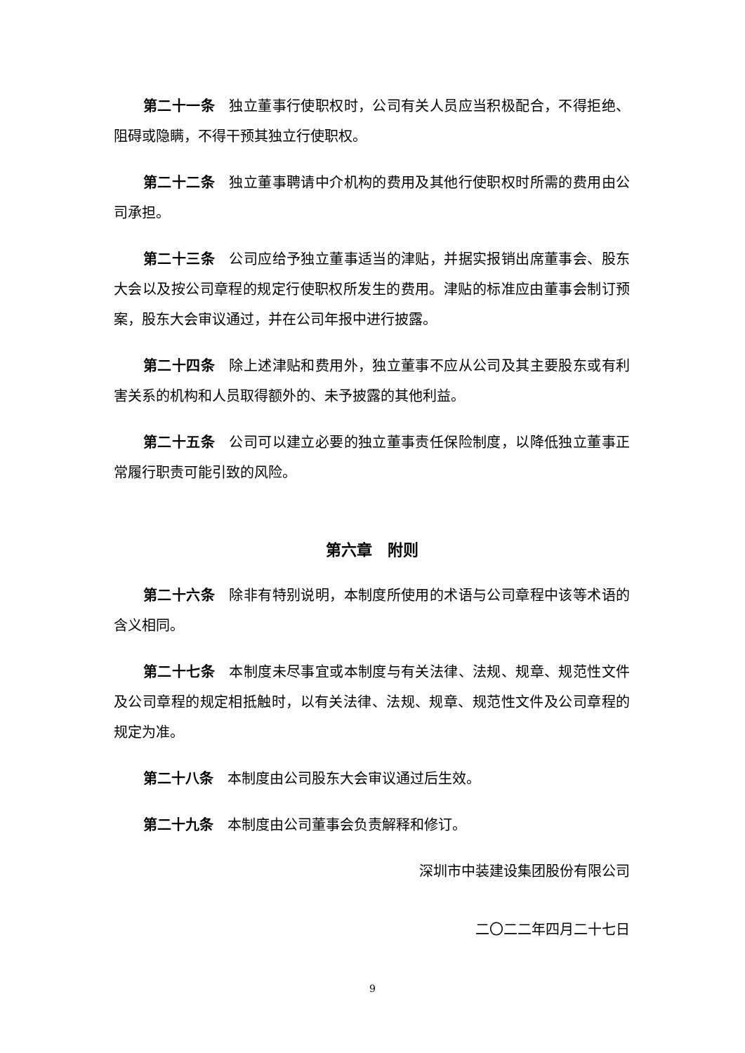第二十一条　独立董事行使职权时，公司有关人员应当积极配合，不得拒绝、阻碍或隐瞒，不得干预其独立行使职权。
第二十二条　独立董事聘请中介机构的费用及其他行使职权时所需的费用由公司承担。
第二十三条　公司应给予独立董事适当的津贴，并据实报销出席董事会、股东大会以及按公司章程的规定行使职权所发生的费用。津贴的标准应由董事会制订预案，股东大会审议通过，并在公司年报中进行披露。
第二十四条　除上述津贴和费用外，独立董事不应从公司及其主要股东或有利害关系的机构和人员取得额外的、未予披露的其他利益。
第二十五条　公司可以建立必要的独立董事责任保险制度，以降低独立董事正常履行职责可能引致的风险。
第六章　附则
第二十六条　除非有特别说明，本制度所使用的术语与公司章程中该等术语的含义相同。
第二十七条　本制度未尽事宜或本制度与有关法律、法规、规章、规范性文件及公司章程的规定相抵触时，以有关法律、法规、规章、规范性文件及公司章程的规定为准。
第二十八条　本制度由公司股东大会审议通过后生效。
第二十九条　本制度由公司董事会负责解释和修订。
深圳市中装建设集团股份有限公司
二〇二二年四月二十七日
9